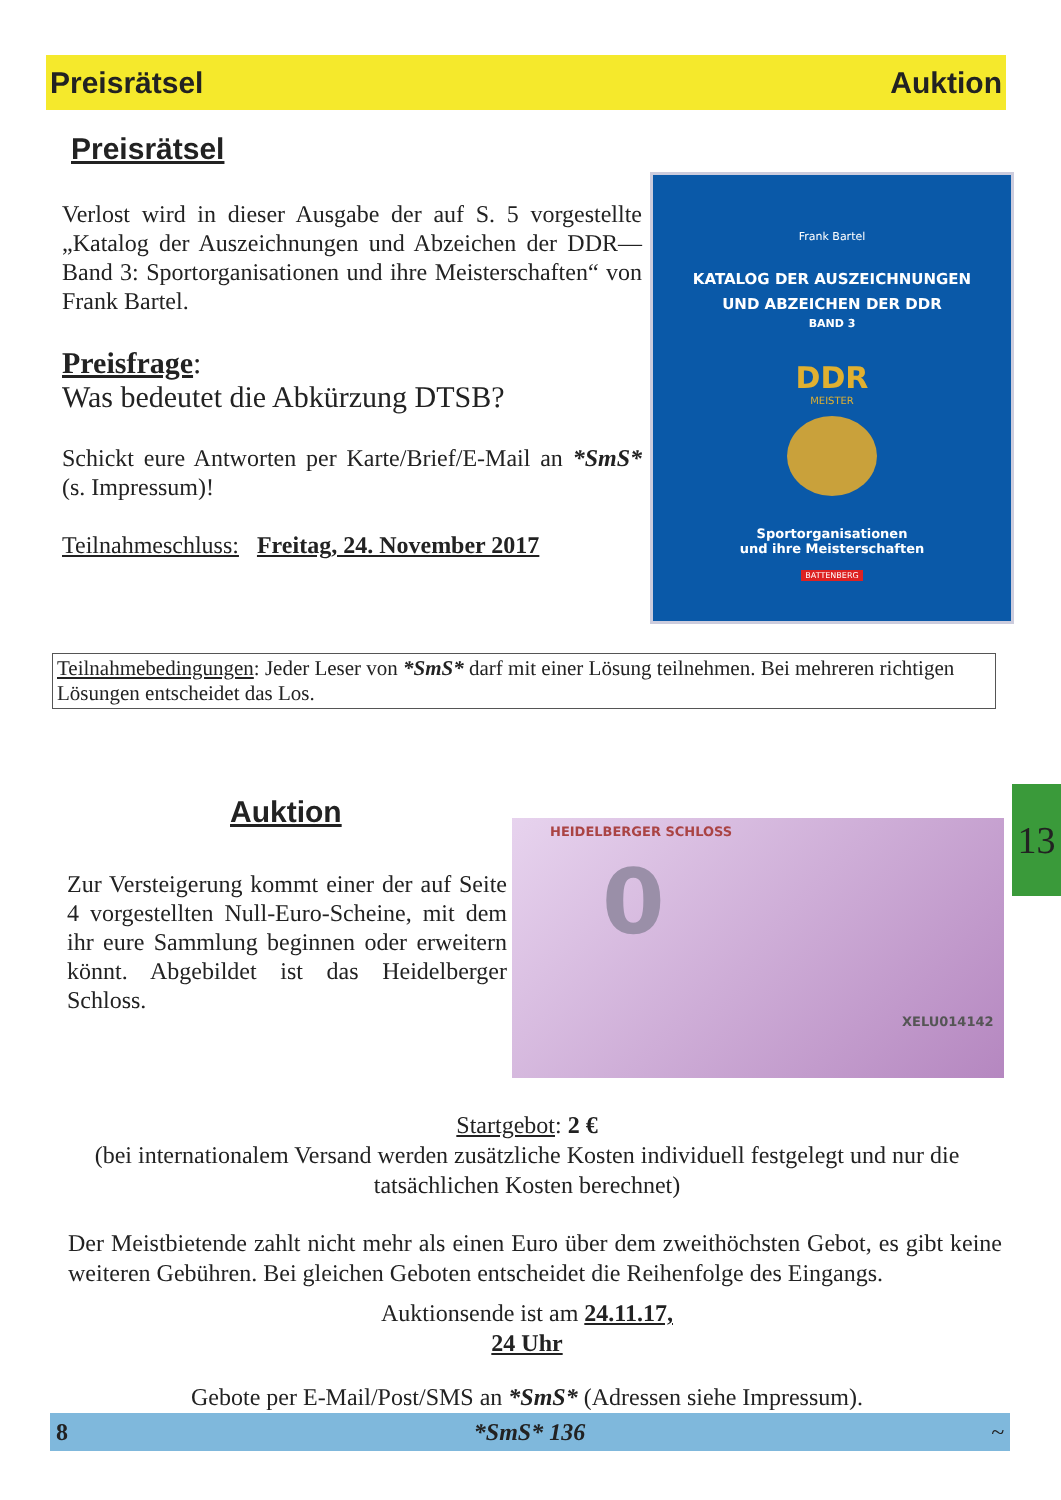Preisrätsel Auktion
Preisrätsel
Verlost wird in dieser Ausgabe der auf S. 5 vorgestellte „Katalog der Auszeichnungen und Abzeichen der DDR—Band 3: Sportorganisationen und ihre Meisterschaften“ von Frank Bartel.
Preisfrage:
Was bedeutet die Abkürzung DTSB?
Schickt eure Antworten per Karte/Brief/E-Mail an *SmS* (s. Impressum)!
Teilnahmeschluss: Freitag, 24. November 2017
Frank Bartel
KATALOG DER AUSZEICHNUNGEN
UND ABZEICHEN DER DDR
BAND 3
DDR
MEISTER
Sportorganisationen
und ihre Meisterschaften
BATTENBERG
Teilnahmebedingungen: Jeder Leser von *SmS* darf mit einer Lösung teilnehmen. Bei mehreren richtigen Lösungen entscheidet das Los.
Auktion
Zur Versteigerung kommt einer der auf Seite 4 vorgestellten Null-Euro-Scheine, mit dem ihr eure Sammlung beginnen oder erweitern könnt. Abgebildet ist das Heidelberger Schloss.
HEIDELBERGER SCHLOSS
0
XELU014142
13
Startgebot: 2 €
(bei internationalem Versand werden zusätzliche Kosten individuell festgelegt und nur die tatsächlichen Kosten berechnet)
Der Meistbietende zahlt nicht mehr als einen Euro über dem zweithöchsten Gebot, es gibt keine weiteren Gebühren. Bei gleichen Geboten entscheidet die Reihenfolge des Eingangs.
Auktionsende ist am 24.11.17,
24 Uhr
Gebote per E-Mail/Post/SMS an *SmS* (Adressen siehe Impressum).
8 *SmS* 136 ~